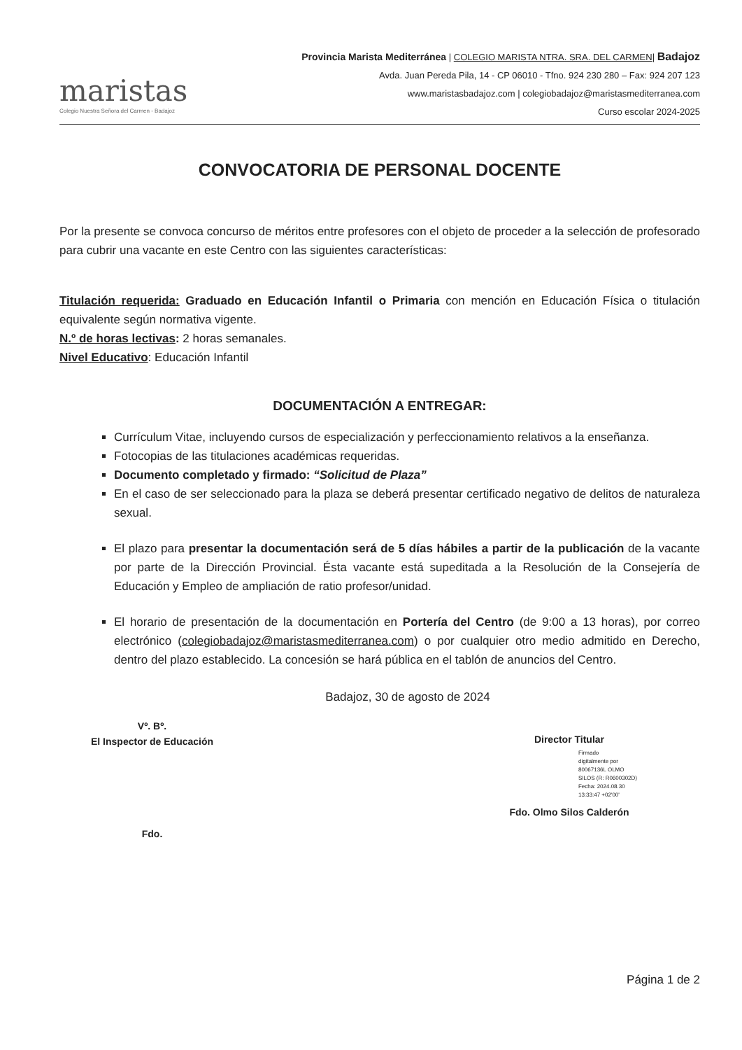maristas
Colegio Nuestra Señora del Carmen - Badajoz
Provincia Marista Mediterránea | COLEGIO MARISTA NTRA. SRA. DEL CARMEN| Badajoz
Avda. Juan Pereda Pila, 14 - CP 06010 - Tfno. 924 230 280 – Fax: 924 207 123
www.maristasbadajoz.com | colegiobadajoz@maristasmediterranea.com
Curso escolar 2024-2025
CONVOCATORIA DE PERSONAL DOCENTE
Por la presente se convoca concurso de méritos entre profesores con el objeto de proceder a la selección de profesorado para cubrir una vacante en este Centro con las siguientes características:
Titulación requerida: Graduado en Educación Infantil o Primaria con mención en Educación Física o titulación equivalente según normativa vigente.
N.º de horas lectivas: 2 horas semanales.
Nivel Educativo: Educación Infantil
DOCUMENTACIÓN A ENTREGAR:
Currículum Vitae, incluyendo cursos de especialización y perfeccionamiento relativos a la enseñanza.
Fotocopias de las titulaciones académicas requeridas.
Documento completado y firmado: “Solicitud de Plaza”
En el caso de ser seleccionado para la plaza se deberá presentar certificado negativo de delitos de naturaleza sexual.
El plazo para presentar la documentación será de 5 días hábiles a partir de la publicación de la vacante por parte de la Dirección Provincial. Ésta vacante está supeditada a la Resolución de la Consejería de Educación y Empleo de ampliación de ratio profesor/unidad.
El horario de presentación de la documentación en Portería del Centro (de 9:00 a 13 horas), por correo electrónico (colegiobadajoz@maristasmediterranea.com) o por cualquier otro medio admitido en Derecho, dentro del plazo establecido. La concesión se hará pública en el tablón de anuncios del Centro.
Badajoz, 30 de agosto de 2024
Vº. Bº.
El Inspector de Educación
Fdo.
Director Titular
Firmado
digitalmente por
80067136L OLMO
SILOS (R: R0600302D)
Fecha: 2024.08.30
13:33:47 +02'00'
Fdo. Olmo Silos Calderón
Página 1 de 2